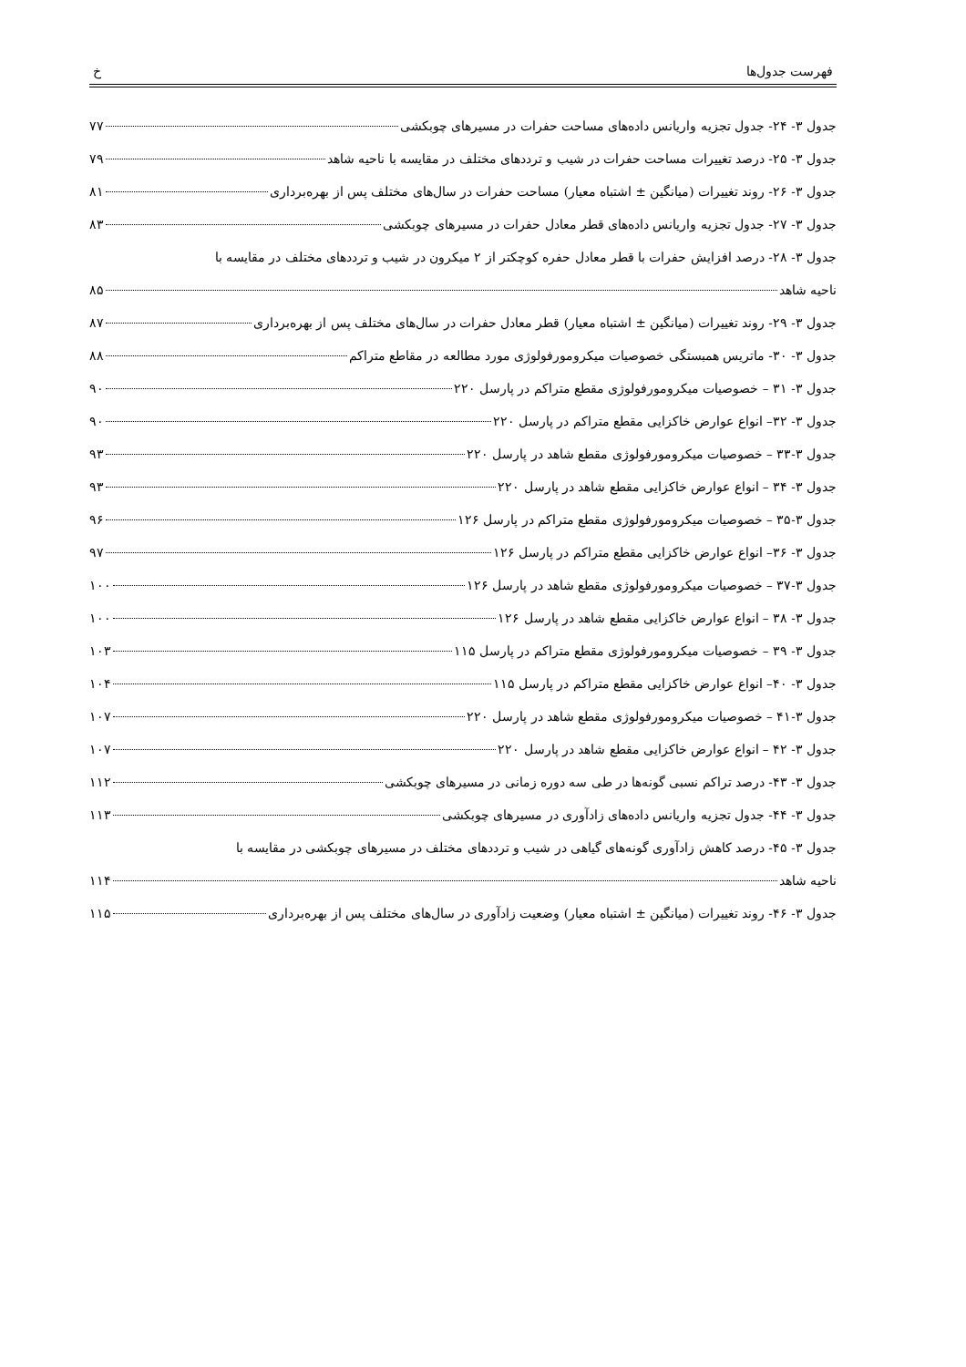فهرست جدول‌ها خ
جدول ۳- ۲۴- جدول تجزیه واریانس داده‌های مساحت حفرات در مسیرهای چوبکشی ۷۷
جدول ۳- ۲۵- درصد تغییرات مساحت حفرات در شیب و ترددهای مختلف در مقایسه با ناحیه شاهد ۷۹
جدول ۳- ۲۶- روند تغییرات (میانگین ± اشتباه معیار) مساحت حفرات در سال‌های مختلف پس از بهره‌برداری ۸۱
جدول ۳- ۲۷- جدول تجزیه واریانس داده‌های قطر معادل حفرات در مسیرهای چوبکشی ۸۳
جدول ۳- ۲۸- درصد افزایش حفرات با قطر معادل حفره کوچکتر از ۲ میکرون در شیب و ترددهای مختلف در مقایسه با
ناحیه شاهد ۸۵
جدول ۳- ۲۹- روند تغییرات (میانگین ± اشتباه معیار) قطر معادل حفرات در سال‌های مختلف پس از بهره‌برداری ۸۷
جدول ۳- ۳۰- ماتریس همبستگی خصوصیات میکرومورفولوژی مورد مطالعه در مقاطع متراکم ۸۸
جدول ۳- ۳۱ – خصوصیات میکرومورفولوژی مقطع متراکم در پارسل ۲۲۰ ۹۰
جدول ۳- ۳۲– انواع عوارض خاکزایی مقطع متراکم در پارسل ۲۲۰ ۹۰
جدول ۳-۳۳ – خصوصیات میکرومورفولوژی مقطع شاهد در پارسل ۲۲۰ ۹۳
جدول ۳- ۳۴ – انواع عوارض خاکزایی مقطع شاهد در پارسل ۲۲۰ ۹۳
جدول ۳-۳۵ – خصوصیات میکرومورفولوژی مقطع متراکم در پارسل ۱۲۶ ۹۶
جدول ۳- ۳۶– انواع عوارض خاکزایی مقطع متراکم در پارسل ۱۲۶ ۹۷
جدول ۳-۳۷ – خصوصیات میکرومورفولوژی مقطع شاهد در پارسل ۱۲۶ ۱۰۰
جدول ۳- ۳۸ – انواع عوارض خاکزایی مقطع شاهد در پارسل ۱۲۶ ۱۰۰
جدول ۳- ۳۹ – خصوصیات میکرومورفولوژی مقطع متراکم در پارسل ۱۱۵ ۱۰۳
جدول ۳- ۴۰– انواع عوارض خاکزایی مقطع متراکم در پارسل ۱۱۵ ۱۰۴
جدول ۳-۴۱ – خصوصیات میکرومورفولوژی مقطع شاهد در پارسل ۲۲۰ ۱۰۷
جدول ۳- ۴۲ – انواع عوارض خاکزایی مقطع شاهد در پارسل ۲۲۰ ۱۰۷
جدول ۳- ۴۳- درصد تراکم نسبی گونه‌ها در طی سه دوره زمانی در مسیرهای چوبکشی ۱۱۲
جدول ۳- ۴۴- جدول تجزیه واریانس داده‌های زادآوری در مسیرهای چوبکشی ۱۱۳
جدول ۳- ۴۵- درصد کاهش زادآوری گونه‌های گیاهی در شیب و ترددهای مختلف در مسیرهای چوبکشی در مقایسه با
ناحیه شاهد ۱۱۴
جدول ۳- ۴۶- روند تغییرات (میانگین ± اشتباه معیار) وضعیت زادآوری در سال‌های مختلف پس از بهره‌برداری ۱۱۵